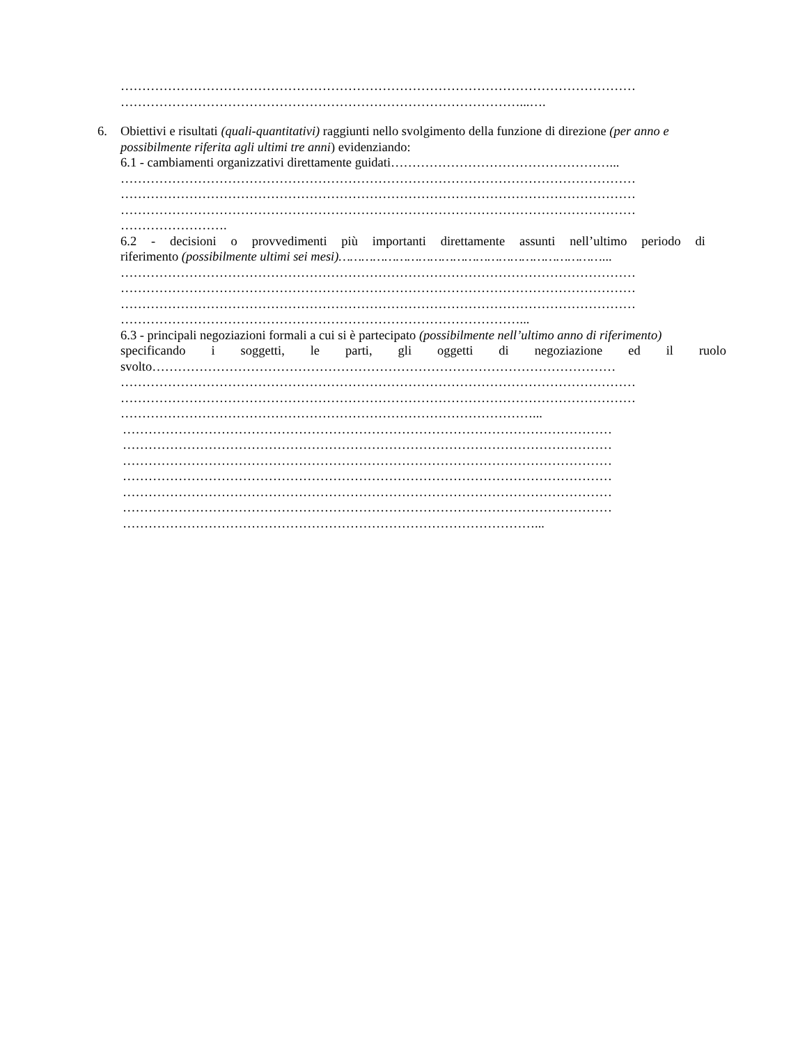…………………………………………………………………………………………………………
…………………………………………………………………………………...….
6. Obiettivi e risultati (quali-quantitativi) raggiunti nello svolgimento della funzione di direzione (per anno e possibilmente riferita agli ultimi tre anni) evidenziando:
6.1 - cambiamenti organizzativi direttamente guidati……………………………………………...
…………………………………………………………………………………………………………
…………………………………………………………………………………………………………
…………………………………………………………………………………………………………
…………………….
6.2 - decisioni o provvedimenti più importanti direttamente assunti nell’ultimo periodo di
riferimento (possibilmente ultimi sei mesi)……………………………………………………………...
…………………………………………………………………………………………………………
…………………………………………………………………………………………………………
…………………………………………………………………………………………………………
…………………………………………………………………………………...
6.3 - principali negoziazioni formali a cui si è partecipato (possibilmente nell’ultimo anno di riferimento)
specificando i soggetti, le parti, gli oggetti di negoziazione ed il ruolo
svolto………………………………………………………………………………………………
…………………………………………………………………………………………………………
…………………………………………………………………………………………………………
……………………………………………………………………………………...
……………………………………………………………………………………………………
……………………………………………………………………………………………………
……………………………………………………………………………………………………
……………………………………………………………………………………………………
……………………………………………………………………………………………………
……………………………………………………………………………………………………
……………………………………………………………………………………...